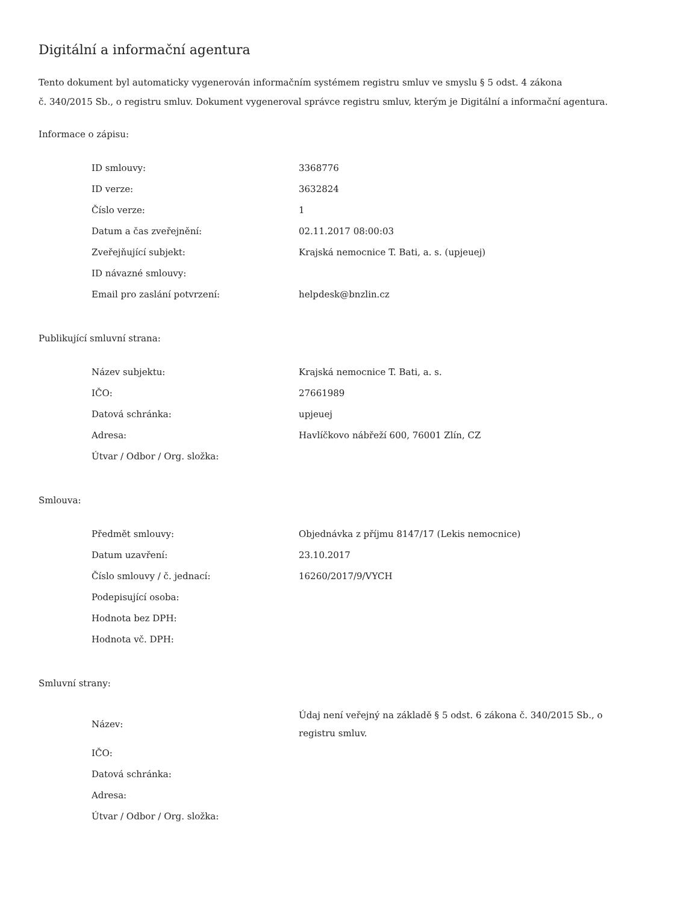Digitální a informační agentura
Tento dokument byl automaticky vygenerován informačním systémem registru smluv ve smyslu § 5 odst. 4 zákona
č. 340/2015 Sb., o registru smluv. Dokument vygeneroval správce registru smluv, kterým je Digitální a informační agentura.
Informace o zápisu:
| ID smlouvy: | 3368776 |
| ID verze: | 3632824 |
| Číslo verze: | 1 |
| Datum a čas zveřejnění: | 02.11.2017 08:00:03 |
| Zveřejňující subjekt: | Krajská nemocnice T. Bati, a. s. (upjeuej) |
| ID návazné smlouvy: | |
| Email pro zaslání potvrzení: | helpdesk@bnzlin.cz |
Publikující smluvní strana:
| Název subjektu: | Krajská nemocnice T. Bati, a. s. |
| IČO: | 27661989 |
| Datová schránka: | upjeuej |
| Adresa: | Havlíčkovo nábřeží 600, 76001 Zlín, CZ |
| Útvar / Odbor / Org. složka: | |
Smlouva:
| Předmět smlouvy: | Objednávka z příjmu 8147/17 (Lekis nemocnice) |
| Datum uzavření: | 23.10.2017 |
| Číslo smlouvy / č. jednací: | 16260/2017/9/VYCH |
| Podepisující osoba: | |
| Hodnota bez DPH: | |
| Hodnota vč. DPH: | |
Smluvní strany:
| Název: | Údaj není veřejný na základě § 5 odst. 6 zákona č. 340/2015 Sb., o registru smluv. |
| IČO: | |
| Datová schránka: | |
| Adresa: | |
| Útvar / Odbor / Org. složka: | |